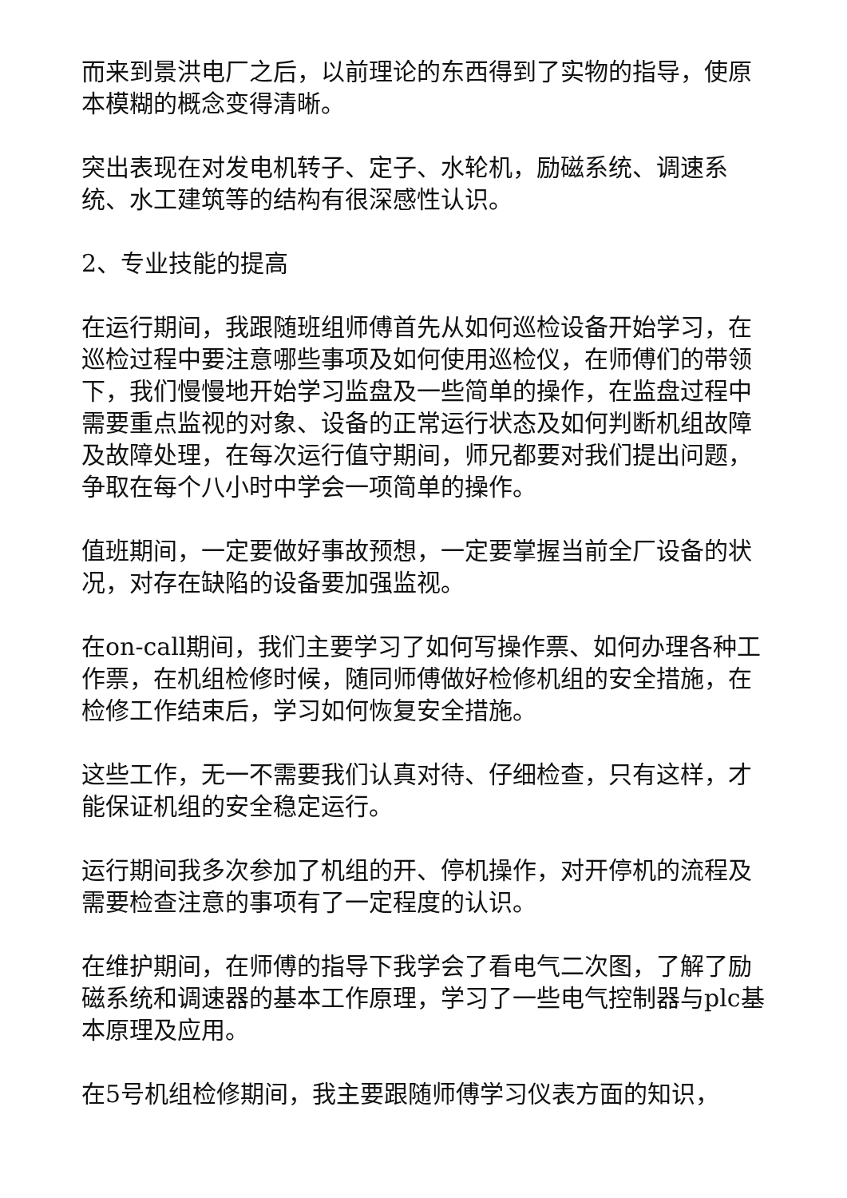而来到景洪电厂之后，以前理论的东西得到了实物的指导，使原本模糊的概念变得清晰。
突出表现在对发电机转子、定子、水轮机，励磁系统、调速系统、水工建筑等的结构有很深感性认识。
2、专业技能的提高
在运行期间，我跟随班组师傅首先从如何巡检设备开始学习，在巡检过程中要注意哪些事项及如何使用巡检仪，在师傅们的带领下，我们慢慢地开始学习监盘及一些简单的操作，在监盘过程中需要重点监视的对象、设备的正常运行状态及如何判断机组故障及故障处理，在每次运行值守期间，师兄都要对我们提出问题，争取在每个八小时中学会一项简单的操作。
值班期间，一定要做好事故预想，一定要掌握当前全厂设备的状况，对存在缺陷的设备要加强监视。
在on-call期间，我们主要学习了如何写操作票、如何办理各种工作票，在机组检修时候，随同师傅做好检修机组的安全措施，在检修工作结束后，学习如何恢复安全措施。
这些工作，无一不需要我们认真对待、仔细检查，只有这样，才能保证机组的安全稳定运行。
运行期间我多次参加了机组的开、停机操作，对开停机的流程及需要检查注意的事项有了一定程度的认识。
在维护期间，在师傅的指导下我学会了看电气二次图，了解了励磁系统和调速器的基本工作原理，学习了一些电气控制器与plc基本原理及应用。
在5号机组检修期间，我主要跟随师傅学习仪表方面的知识，